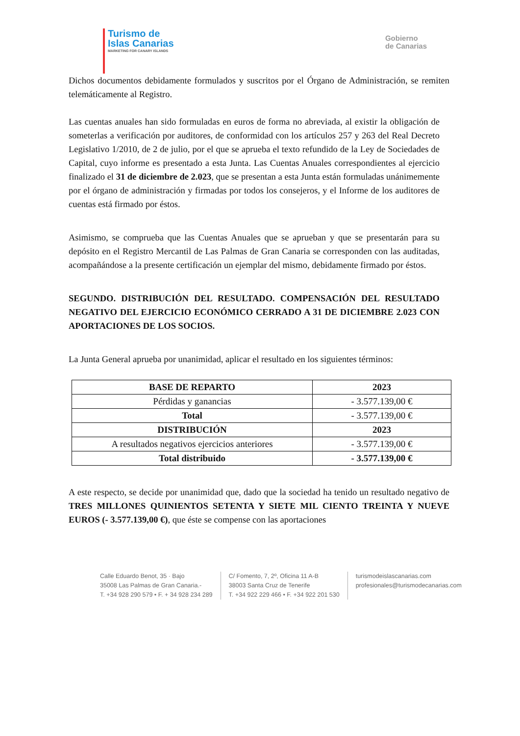Turismo de
Islas Canarias
MARKETING FOR CANARY ISLANDS
Gobierno
de Canarias
Dichos documentos debidamente formulados y suscritos por el Órgano de Administración, se remiten telemáticamente al Registro.
Las cuentas anuales han sido formuladas en euros de forma no abreviada, al existir la obligación de someterlas a verificación por auditores, de conformidad con los artículos 257 y 263 del Real Decreto Legislativo 1/2010, de 2 de julio, por el que se aprueba el texto refundido de la Ley de Sociedades de Capital, cuyo informe es presentado a esta Junta. Las Cuentas Anuales correspondientes al ejercicio finalizado el 31 de diciembre de 2.023, que se presentan a esta Junta están formuladas unánimemente por el órgano de administración y firmadas por todos los consejeros, y el Informe de los auditores de cuentas está firmado por éstos.
Asimismo, se comprueba que las Cuentas Anuales que se aprueban y que se presentarán para su depósito en el Registro Mercantil de Las Palmas de Gran Canaria se corresponden con las auditadas, acompañándose a la presente certificación un ejemplar del mismo, debidamente firmado por éstos.
SEGUNDO. DISTRIBUCIÓN DEL RESULTADO. COMPENSACIÓN DEL RESULTADO NEGATIVO DEL EJERCICIO ECONÓMICO CERRADO A 31 DE DICIEMBRE 2.023 CON APORTACIONES DE LOS SOCIOS.
La Junta General aprueba por unanimidad, aplicar el resultado en los siguientes términos:
| BASE DE REPARTO | 2023 |
| Pérdidas y ganancias | - 3.577.139,00 € |
| Total | - 3.577.139,00 € |
| DISTRIBUCIÓN | 2023 |
| A resultados negativos ejercicios anteriores | - 3.577.139,00 € |
| Total distribuido | - 3.577.139,00 € |
A este respecto, se decide por unanimidad que, dado que la sociedad ha tenido un resultado negativo de TRES MILLONES QUINIENTOS SETENTA Y SIETE MIL CIENTO TREINTA Y NUEVE EUROS (- 3.577.139,00 €), que éste se compense con las aportaciones
Calle Eduardo Benot, 35 · Bajo
35008 Las Palmas de Gran Canaria.-
T. +34 928 290 579 • F. + 34 928 234 289
C/ Fomento, 7, 2º, Oficina 11 A-B
38003 Santa Cruz de Tenerife
T. +34 922 229 466 • F. +34 922 201 530
turismodeislascanarias.com
profesionales@turismodecanarias.com